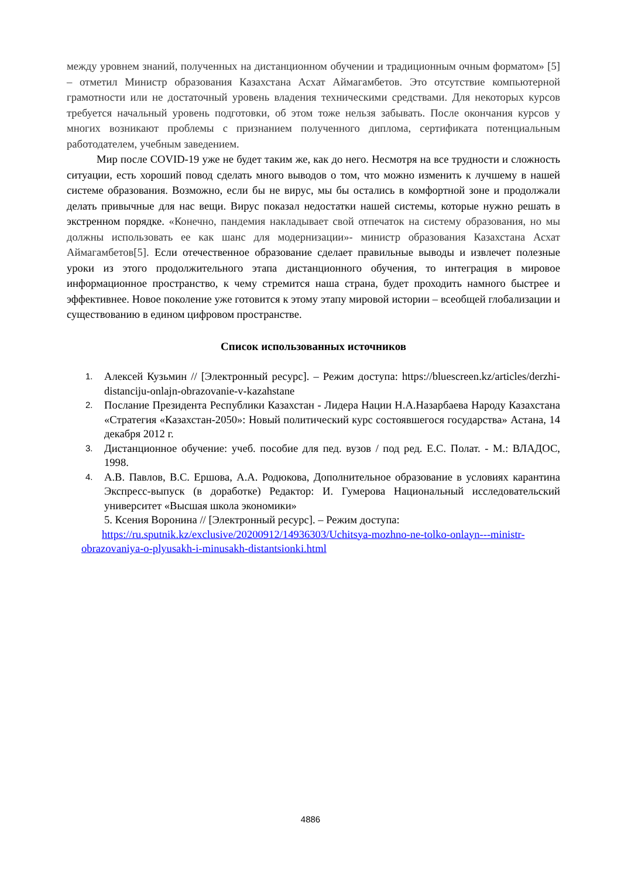между уровнем знаний, полученных на дистанционном обучении и традиционным очным форматом» [5] – отметил Министр образования Казахстана Асхат Аймагамбетов. Это отсутствие компьютерной грамотности или не достаточный уровень владения техническими средствами. Для некоторых курсов требуется начальный уровень подготовки, об этом тоже нельзя забывать. После окончания курсов у многих возникают проблемы с признанием полученного диплома, сертификата потенциальным работодателем, учебным заведением.
Мир после COVID-19 уже не будет таким же, как до него. Несмотря на все трудности и сложность ситуации, есть хороший повод сделать много выводов о том, что можно изменить к лучшему в нашей системе образования. Возможно, если бы не вирус, мы бы остались в комфортной зоне и продолжали делать привычные для нас вещи. Вирус показал недостатки нашей системы, которые нужно решать в экстренном порядке. «Конечно, пандемия накладывает свой отпечаток на систему образования, но мы должны использовать ее как шанс для модернизации»- министр образования Казахстана Асхат Аймагамбетов[5]. Если отечественное образование сделает правильные выводы и извлечет полезные уроки из этого продолжительного этапа дистанционного обучения, то интеграция в мировое информационное пространство, к чему стремится наша страна, будет проходить намного быстрее и эффективнее. Новое поколение уже готовится к этому этапу мировой истории – всеобщей глобализации и существованию в едином цифровом пространстве.
Список использованных источников
1. Алексей Кузьмин // [Электронный ресурс]. – Режим доступа: https://bluescreen.kz/articles/derzhi-distanciju-onlajn-obrazovanie-v-kazahstane
2. Послание Президента Республики Казахстан - Лидера Нации Н.А.Назарбаева Народу Казахстана «Стратегия «Казахстан-2050»: Новый политический курс состоявшегося государства» Астана, 14 декабря 2012 г.
3. Дистанционное обучение: учеб. пособие для пед. вузов / под ред. Е.С. Полат. - М.: ВЛАДОС, 1998.
4. А.В. Павлов, В.С. Ершова, А.А. Родюкова, Дополнительное образование в условиях карантина Экспресс-выпуск (в доработке) Редактор: И. Гумерова Национальный исследовательский университет «Высшая школа экономики»
5. Ксения Воронина // [Электронный ресурс]. – Режим доступа:
https://ru.sputnik.kz/exclusive/20200912/14936303/Uchitsya-mozhno-ne-tolko-onlayn---ministr-obrazovaniya-o-plyusakh-i-minusakh-distantsionki.html
4886